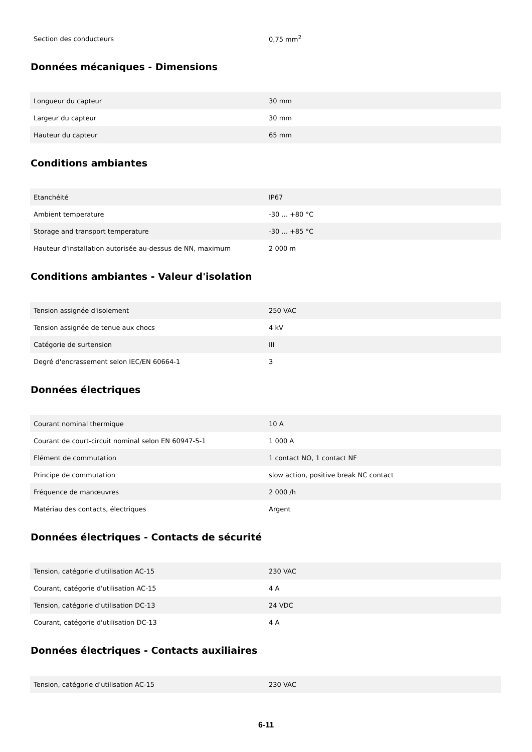| Section des conducteurs | 0,75 mm<sup>2</sup> |
Données mécaniques - Dimensions
| Longueur du capteur | 30 mm |
| Largeur du capteur | 30 mm |
| Hauteur du capteur | 65 mm |
Conditions ambiantes
| Etanchéité | IP67 |
| Ambient temperature | -30 ... +80 °C |
| Storage and transport temperature | -30 ... +85 °C |
| Hauteur d'installation autorisée au-dessus de NN, maximum | 2 000 m |
Conditions ambiantes - Valeur d'isolation
| Tension assignée d'isolement | 250 VAC |
| Tension assignée de tenue aux chocs | 4 kV |
| Catégorie de surtension | III |
| Degré d'encrassement selon IEC/EN 60664-1 | 3 |
Données électriques
| Courant nominal thermique | 10 A |
| Courant de court-circuit nominal selon EN 60947-5-1 | 1 000 A |
| Elément de commutation | 1 contact NO, 1 contact NF |
| Principe de commutation | slow action, positive break NC contact |
| Fréquence de manœuvres | 2 000 /h |
| Matériau des contacts, électriques | Argent |
Données électriques - Contacts de sécurité
| Tension, catégorie d'utilisation AC-15 | 230 VAC |
| Courant, catégorie d'utilisation AC-15 | 4 A |
| Tension, catégorie d'utilisation DC-13 | 24 VDC |
| Courant, catégorie d'utilisation DC-13 | 4 A |
Données électriques - Contacts auxiliaires
| Tension, catégorie d'utilisation AC-15 | 230 VAC |
6-11